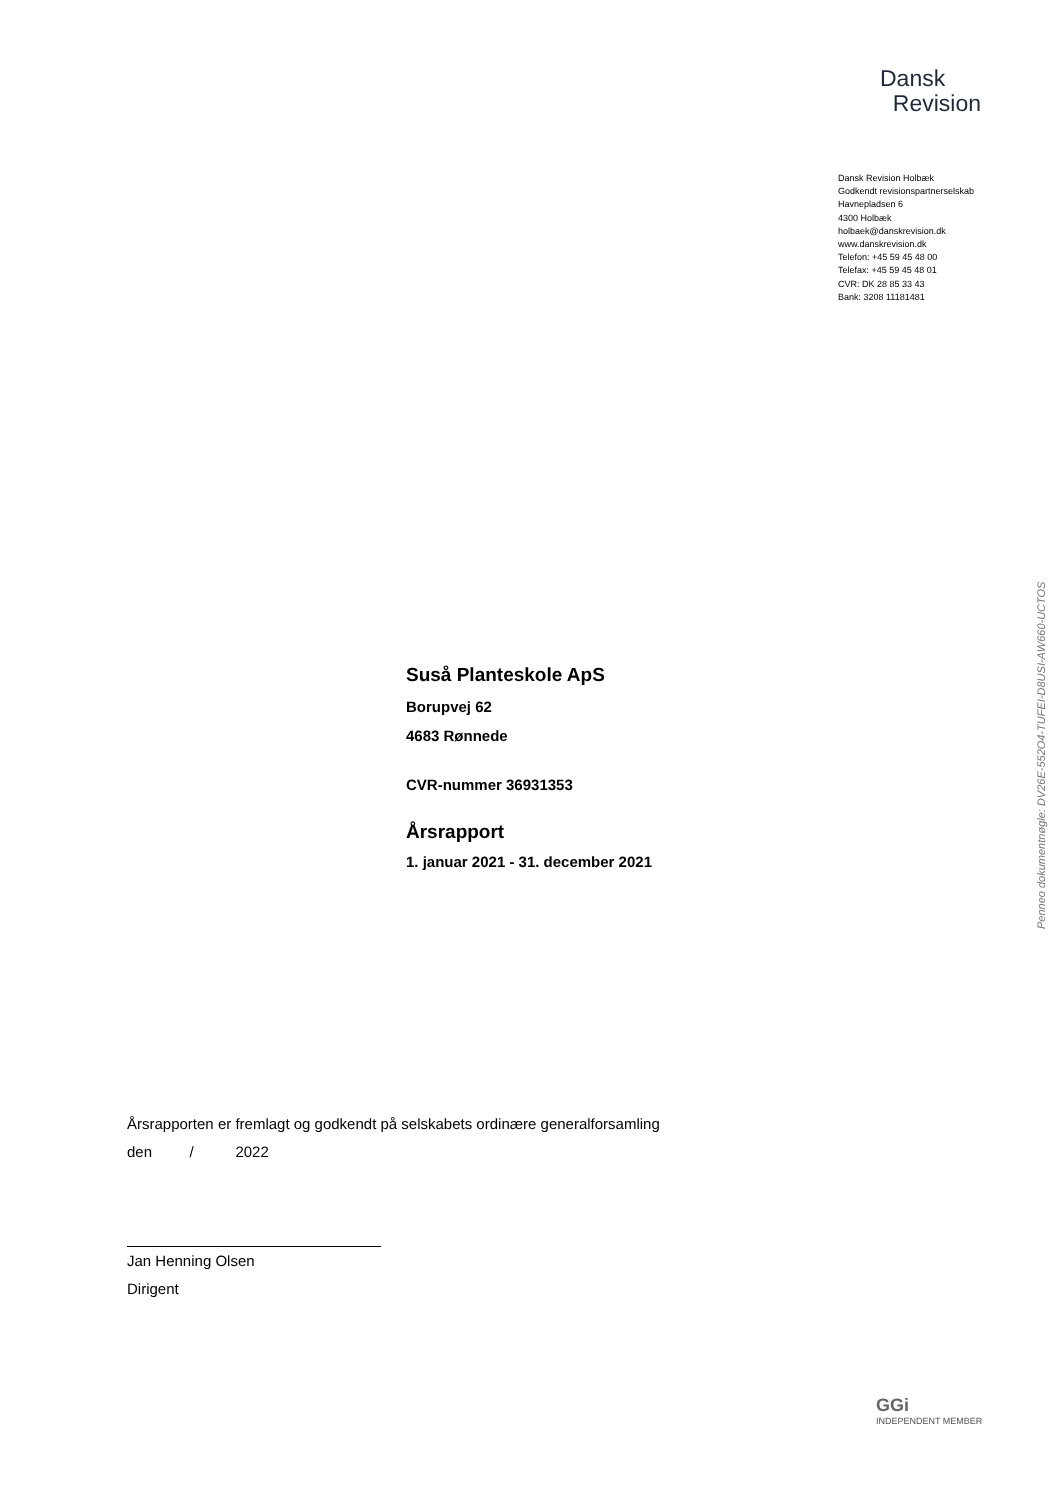Dansk
Revision
Dansk Revision Holbæk
Godkendt revisionspartnerselskab
Havnepladsen 6
4300 Holbæk
holbaek@danskrevision.dk
www.danskrevision.dk
Telefon: +45 59 45 48 00
Telefax: +45 59 45 48 01
CVR: DK 28 85 33 43
Bank: 3208 11181481
Suså Planteskole ApS
Borupvej 62
4683 Rønnede
CVR-nummer 36931353
Årsrapport
1. januar 2021 - 31. december 2021
Årsrapporten er fremlagt og godkendt på selskabets ordinære generalforsamling
den / 2022
Jan Henning Olsen
Dirigent
Penneo dokumentnøgle: DV26E-552O4-TUFEI-D8USI-AW660-UCTOS
GGi
INDEPENDENT MEMBER